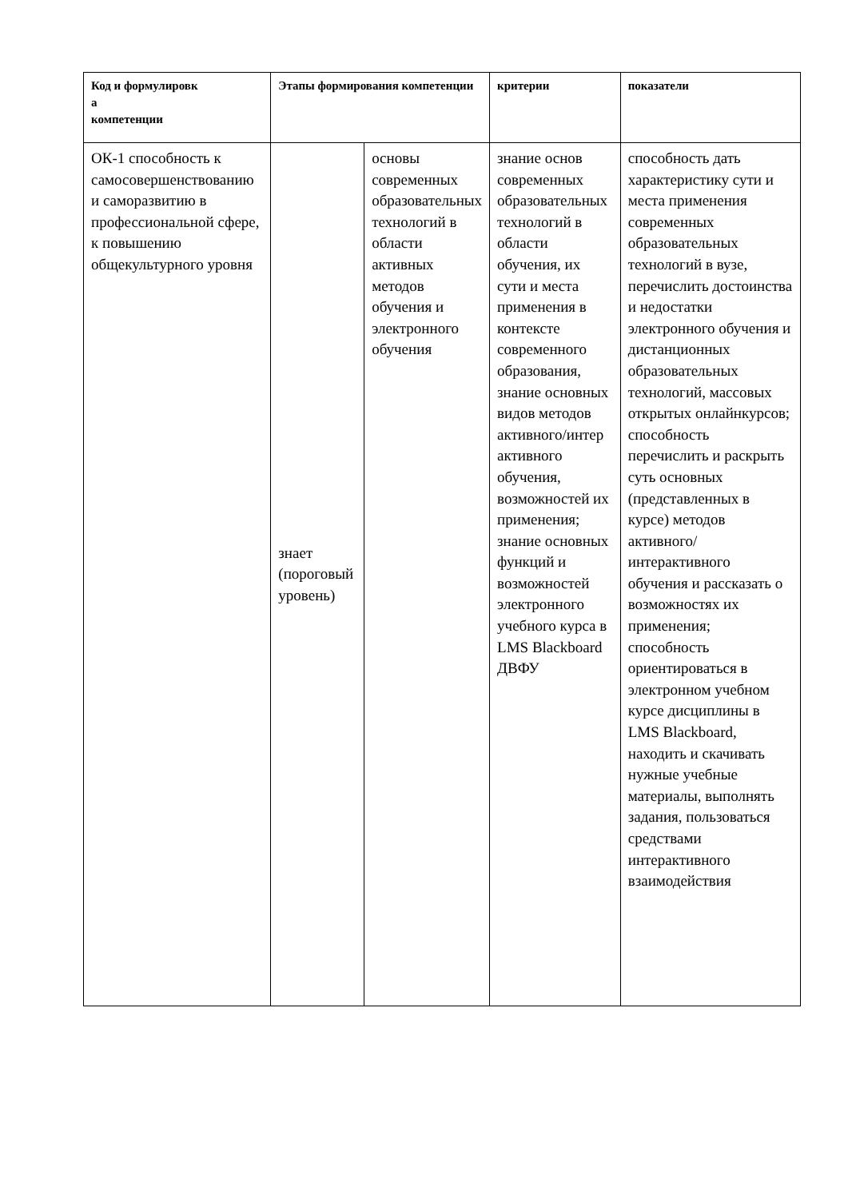| Код и формулировк а компетенции | Этапы формирования компетенции | | критерии | показатели |
| --- | --- | --- | --- | --- |
| ОК-1 способность к самосовершенствованию и саморазвитию в профессиональной сфере, к повышению общекультурного уровня | знает (пороговый уровень) | основы современных образовательных технологий в области активных методов обучения и электронного обучения | знание основ современных образовательных технологий в области обучения, их сути и места применения в контексте современного образования, знание основных видов методов активного/интер активного обучения, возможностей их применения; знание основных функций и возможностей электронного учебного курса в LMS Blackboard ДВФУ | способность дать характеристику сути и места применения современных образовательных технологий в вузе, перечислить достоинства и недостатки электронного обучения и дистанционных образовательных технологий, массовых открытых онлайнкурсов; способность перечислить и раскрыть суть основных (представленных в курсе) методов активного/ интерактивного обучения и рассказать о возможностях их применения; способность ориентироваться в электронном учебном курсе дисциплины в LMS Blackboard, находить и скачивать нужные учебные материалы, выполнять задания, пользоваться средствами интерактивного взаимодействия |